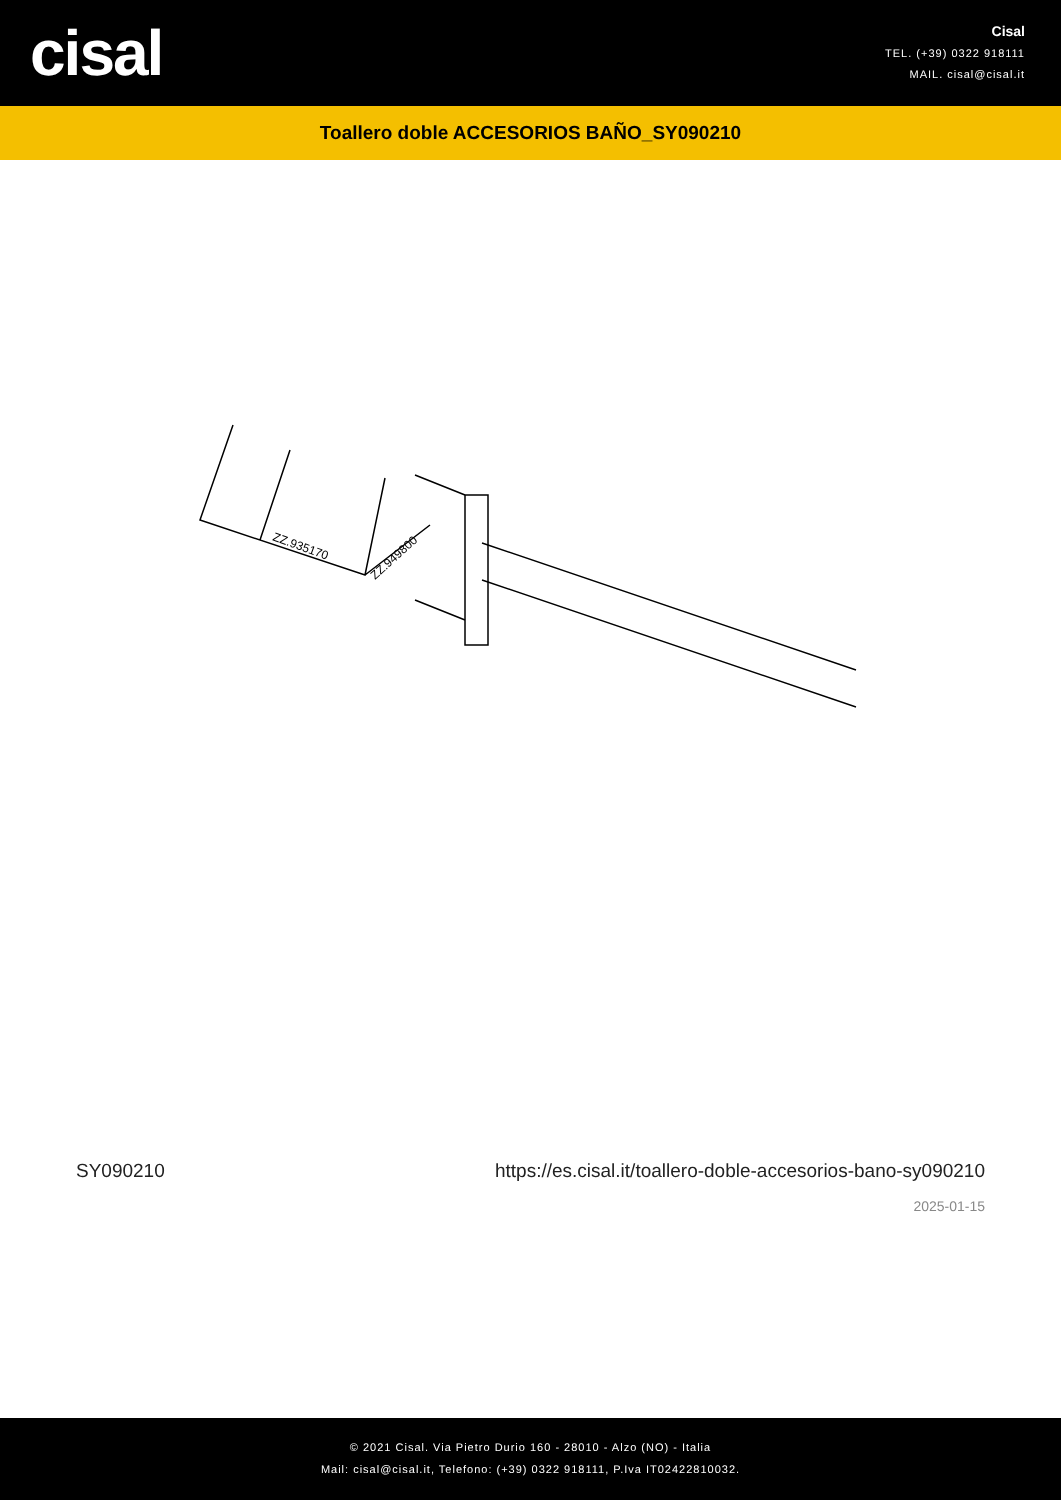cisal
Cisal
TEL. (+39) 0322 918111
MAIL. cisal@cisal.it
Toallero doble ACCESORIOS BAÑO_SY090210
ZZ.935170
ZZ.949800
SY090210 https://es.cisal.it/toallero-doble-accesorios-bano-sy090210
2025-01-15
© 2021 Cisal. Via Pietro Durio 160 - 28010 - Alzo (NO) - Italia
Mail: cisal@cisal.it, Telefono: (+39) 0322 918111, P.Iva IT02422810032.